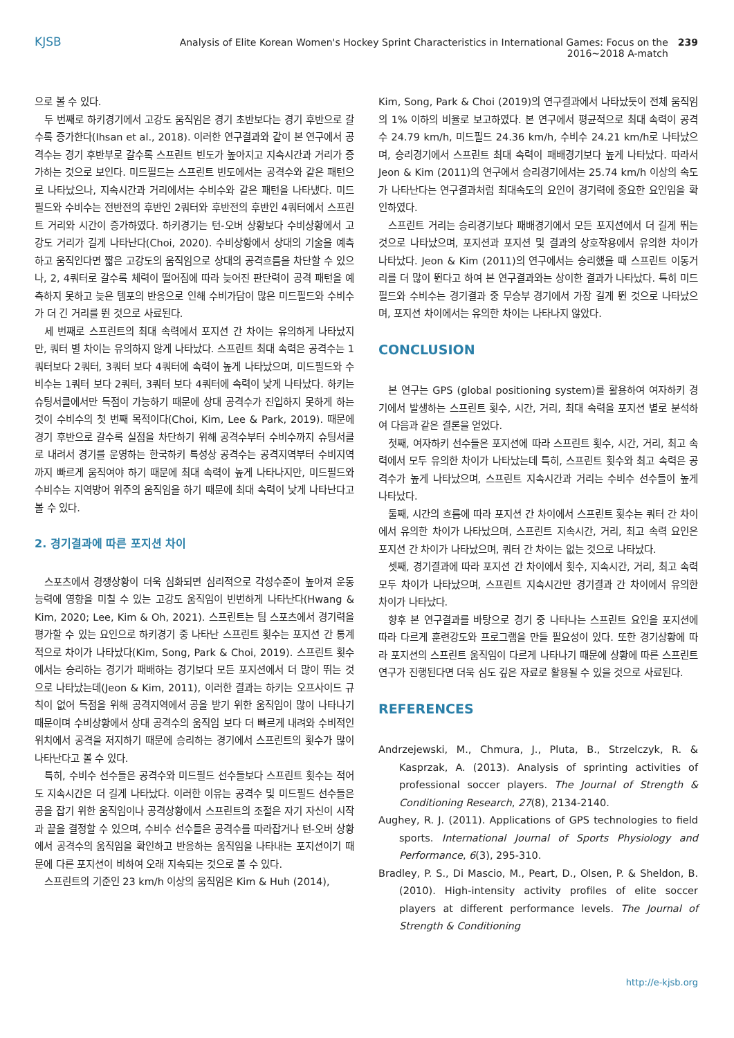KJSB Analysis of Elite Korean Women's Hockey Sprint Characteristics in International Games: Focus on the 2016~2018 A-match 239
으로 볼 수 있다.
두 번째로 하키경기에서 고강도 움직임은 경기 초반보다는 경기 후반으로 갈수록 증가한다(Ihsan et al., 2018). 이러한 연구결과와 같이 본 연구에서 공격수는 경기 후반부로 갈수록 스프린트 빈도가 높아지고 지속시간과 거리가 증가하는 것으로 보인다. 미드필드는 스프린트 빈도에서는 공격수와 같은 패턴으로 나타났으나, 지속시간과 거리에서는 수비수와 같은 패턴을 나타냈다. 미드필드와 수비수는 전반전의 후반인 2쿼터와 후반전의 후반인 4쿼터에서 스프린트 거리와 시간이 증가하였다. 하키경기는 턴-오버 상황보다 수비상황에서 고강도 거리가 길게 나타난다(Choi, 2020). 수비상황에서 상대의 기술을 예측하고 움직인다면 짧은 고강도의 움직임으로 상대의 공격흐름을 차단할 수 있으나, 2, 4쿼터로 갈수록 체력이 떨어짐에 따라 늦어진 판단력이 공격 패턴을 예측하지 못하고 늦은 템포의 반응으로 인해 수비가담이 많은 미드필드와 수비수가 더 긴 거리를 뛴 것으로 사료된다.
세 번째로 스프린트의 최대 속력에서 포지션 간 차이는 유의하게 나타났지만, 쿼터 별 차이는 유의하지 않게 나타났다. 스프린트 최대 속력은 공격수는 1쿼터보다 2쿼터, 3쿼터 보다 4쿼터에 속력이 높게 나타났으며, 미드필드와 수비수는 1쿼터 보다 2쿼터, 3쿼터 보다 4쿼터에 속력이 낮게 나타났다. 하키는 슈팅서클에서만 득점이 가능하기 때문에 상대 공격수가 진입하지 못하게 하는 것이 수비수의 첫 번째 목적이다(Choi, Kim, Lee & Park, 2019). 때문에 경기 후반으로 갈수록 실점을 차단하기 위해 공격수부터 수비수까지 슈팅서클로 내려서 경기를 운영하는 한국하키 특성상 공격수는 공격지역부터 수비지역까지 빠르게 움직여야 하기 때문에 최대 속력이 높게 나타나지만, 미드필드와 수비수는 지역방어 위주의 움직임을 하기 때문에 최대 속력이 낮게 나타난다고 볼 수 있다.
2. 경기결과에 따른 포지션 차이
스포츠에서 경쟁상황이 더욱 심화되면 심리적으로 각성수준이 높아져 운동 능력에 영향을 미칠 수 있는 고강도 움직임이 빈번하게 나타난다(Hwang & Kim, 2020; Lee, Kim & Oh, 2021). 스프린트는 팀 스포츠에서 경기력을 평가할 수 있는 요인으로 하키경기 중 나타난 스프린트 횟수는 포지션 간 통계적으로 차이가 나타났다(Kim, Song, Park & Choi, 2019). 스프린트 횟수에서는 승리하는 경기가 패배하는 경기보다 모든 포지션에서 더 많이 뛰는 것으로 나타났는데(Jeon & Kim, 2011), 이러한 결과는 하키는 오프사이드 규칙이 없어 득점을 위해 공격지역에서 공을 받기 위한 움직임이 많이 나타나기 때문이며 수비상황에서 상대 공격수의 움직임 보다 더 빠르게 내려와 수비적인 위치에서 공격을 저지하기 때문에 승리하는 경기에서 스프린트의 횟수가 많이 나타난다고 볼 수 있다.
특히, 수비수 선수들은 공격수와 미드필드 선수들보다 스프린트 횟수는 적어도 지속시간은 더 길게 나타났다. 이러한 이유는 공격수 및 미드필드 선수들은 공을 잡기 위한 움직임이나 공격상황에서 스프린트의 조절은 자기 자신이 시작과 끝을 결정할 수 있으며, 수비수 선수들은 공격수를 따라잡거나 턴-오버 상황에서 공격수의 움직임을 확인하고 반응하는 움직임을 나타내는 포지션이기 때문에 다른 포지션이 비하여 오래 지속되는 것으로 볼 수 있다.
스프린트의 기준인 23 km/h 이상의 움직임은 Kim & Huh (2014),
Kim, Song, Park & Choi (2019)의 연구결과에서 나타났듯이 전체 움직임의 1% 이하의 비율로 보고하였다. 본 연구에서 평균적으로 최대 속력이 공격수 24.79 km/h, 미드필드 24.36 km/h, 수비수 24.21 km/h로 나타났으며, 승리경기에서 스프린트 최대 속력이 패배경기보다 높게 나타났다. 따라서 Jeon & Kim (2011)의 연구에서 승리경기에서는 25.74 km/h 이상의 속도가 나타난다는 연구결과처럼 최대속도의 요인이 경기력에 중요한 요인임을 확인하였다.
스프린트 거리는 승리경기보다 패배경기에서 모든 포지션에서 더 길게 뛰는 것으로 나타났으며, 포지션과 포지션 및 결과의 상호작용에서 유의한 차이가 나타났다. Jeon & Kim (2011)의 연구에서는 승리했을 때 스프린트 이동거리를 더 많이 뛴다고 하여 본 연구결과와는 상이한 결과가 나타났다. 특히 미드필드와 수비수는 경기결과 중 무승부 경기에서 가장 길게 뛴 것으로 나타났으며, 포지션 차이에서는 유의한 차이는 나타나지 않았다.
CONCLUSION
본 연구는 GPS (global positioning system)를 활용하여 여자하키 경기에서 발생하는 스프린트 횟수, 시간, 거리, 최대 속력을 포지션 별로 분석하여 다음과 같은 결론을 얻었다.
첫째, 여자하키 선수들은 포지션에 따라 스프린트 횟수, 시간, 거리, 최고 속력에서 모두 유의한 차이가 나타났는데 특히, 스프린트 횟수와 최고 속력은 공격수가 높게 나타났으며, 스프린트 지속시간과 거리는 수비수 선수들이 높게 나타났다.
둘째, 시간의 흐름에 따라 포지션 간 차이에서 스프린트 횟수는 쿼터 간 차이에서 유의한 차이가 나타났으며, 스프린트 지속시간, 거리, 최고 속력 요인은 포지션 간 차이가 나타났으며, 쿼터 간 차이는 없는 것으로 나타났다.
셋째, 경기결과에 따라 포지션 간 차이에서 횟수, 지속시간, 거리, 최고 속력 모두 차이가 나타났으며, 스프린트 지속시간만 경기결과 간 차이에서 유의한 차이가 나타났다.
향후 본 연구결과를 바탕으로 경기 중 나타나는 스프린트 요인을 포지션에 따라 다르게 훈련강도와 프로그램을 만들 필요성이 있다. 또한 경기상황에 따라 포지션의 스프린트 움직임이 다르게 나타나기 때문에 상황에 따른 스프린트 연구가 진행된다면 더욱 심도 깊은 자료로 활용될 수 있을 것으로 사료된다.
REFERENCES
Andrzejewski, M., Chmura, J., Pluta, B., Strzelczyk, R. & Kasprzak, A. (2013). Analysis of sprinting activities of professional soccer players. The Journal of Strength & Conditioning Research, 27(8), 2134-2140.
Aughey, R. J. (2011). Applications of GPS technologies to field sports. International Journal of Sports Physiology and Performance, 6(3), 295-310.
Bradley, P. S., Di Mascio, M., Peart, D., Olsen, P. & Sheldon, B. (2010). High-intensity activity profiles of elite soccer players at different performance levels. The Journal of Strength & Conditioning
http://e-kjsb.org